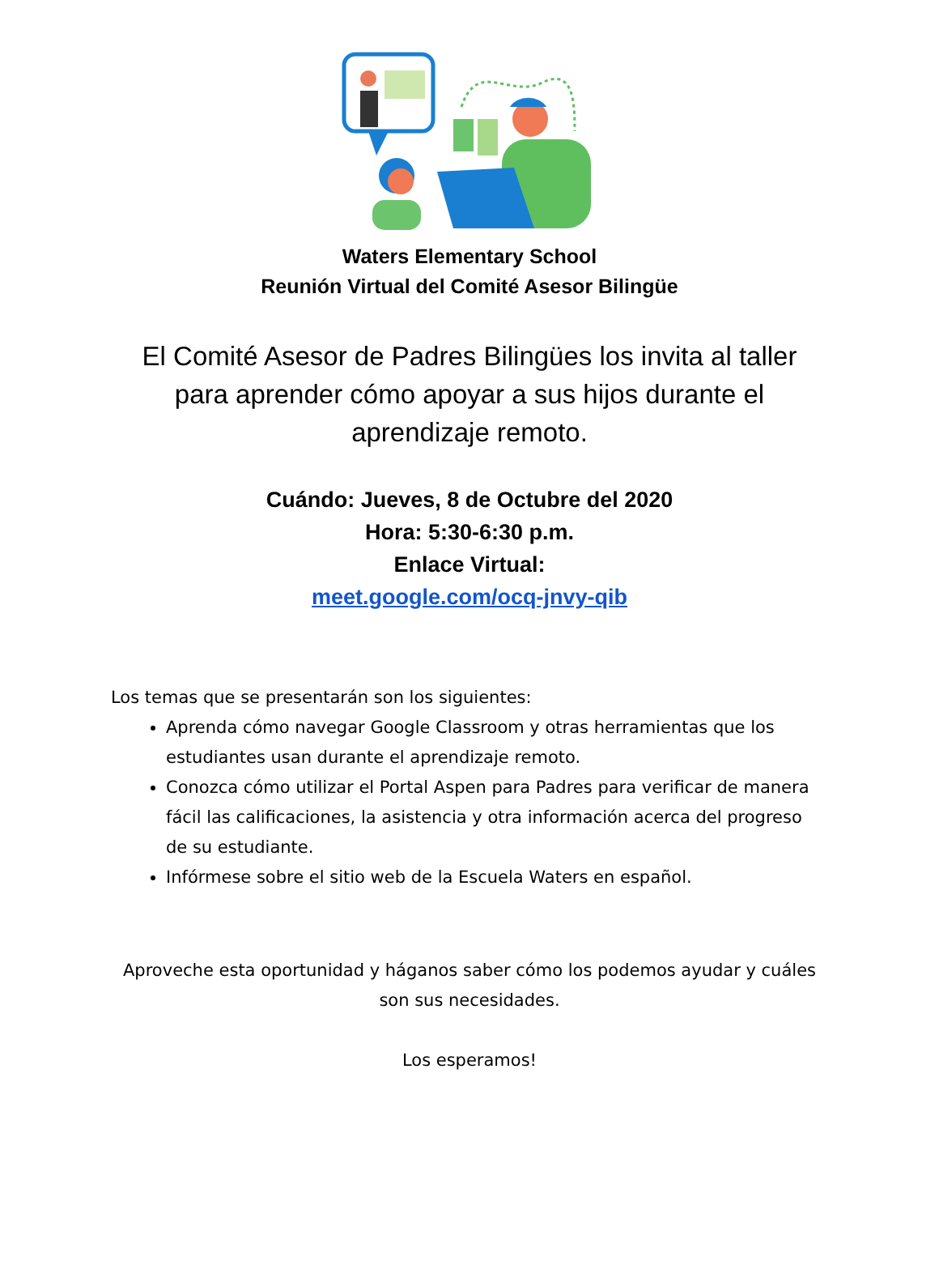Waters Elementary School
Reunión Virtual del Comité Asesor Bilingüe
El Comité Asesor de Padres Bilingües los invita al taller para aprender cómo apoyar a sus hijos durante el aprendizaje remoto.
Cuándo: Jueves, 8 de Octubre del 2020
Hora: 5:30-6:30 p.m.
Enlace Virtual:
meet.google.com/ocq-jnvy-qib
Los temas que se presentarán son los siguientes:
Aprenda cómo navegar Google Classroom y otras herramientas que los estudiantes usan durante el aprendizaje remoto.
Conozca cómo utilizar el Portal Aspen para Padres para verificar de manera fácil las calificaciones, la asistencia y otra información acerca del progreso de su estudiante.
Infórmese sobre el sitio web de la Escuela Waters en español.
Aproveche esta oportunidad y háganos saber cómo los podemos ayudar y cuáles son sus necesidades.
Los esperamos!